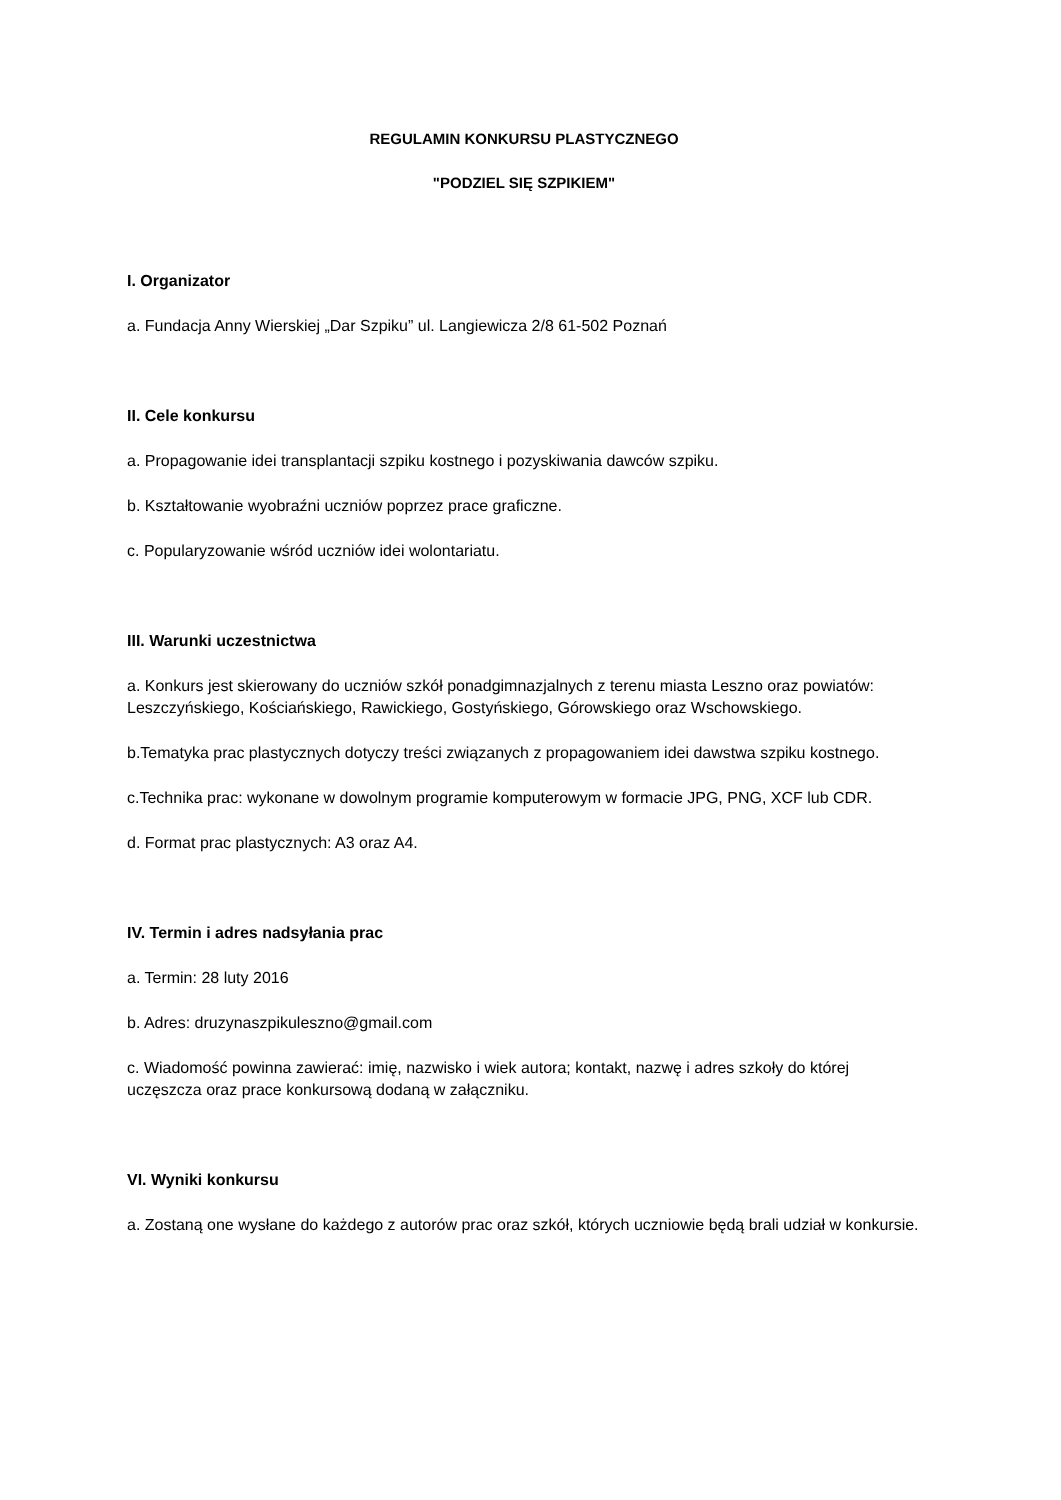REGULAMIN KONKURSU PLASTYCZNEGO
"PODZIEL SIĘ SZPIKIEM"
I. Organizator
a. Fundacja Anny Wierskiej „Dar Szpiku” ul. Langiewicza 2/8 61-502 Poznań
II. Cele konkursu
a. Propagowanie idei transplantacji szpiku kostnego i pozyskiwania dawców szpiku.
b. Kształtowanie wyobraźni uczniów poprzez prace graficzne.
c. Popularyzowanie wśród uczniów idei wolontariatu.
III. Warunki uczestnictwa
a. Konkurs jest skierowany do uczniów szkół ponadgimnazjalnych z terenu miasta Leszno oraz powiatów: Leszczyńskiego, Kościańskiego, Rawickiego, Gostyńskiego, Górowskiego oraz Wschowskiego.
b.Tematyka prac plastycznych dotyczy treści związanych z propagowaniem idei dawstwa szpiku kostnego.
c.Technika prac: wykonane w dowolnym programie komputerowym w formacie JPG, PNG, XCF lub CDR.
d. Format prac plastycznych: A3 oraz A4.
IV. Termin i adres nadsyłania prac
a. Termin: 28 luty 2016
b. Adres: druzynaszpikuleszno@gmail.com
c. Wiadomość powinna zawierać: imię, nazwisko i wiek autora; kontakt, nazwę i adres szkoły do której uczęszcza oraz prace konkursową dodaną w załączniku.
VI. Wyniki konkursu
a. Zostaną one wysłane do każdego z autorów prac oraz szkół, których uczniowie będą brali udział w konkursie.